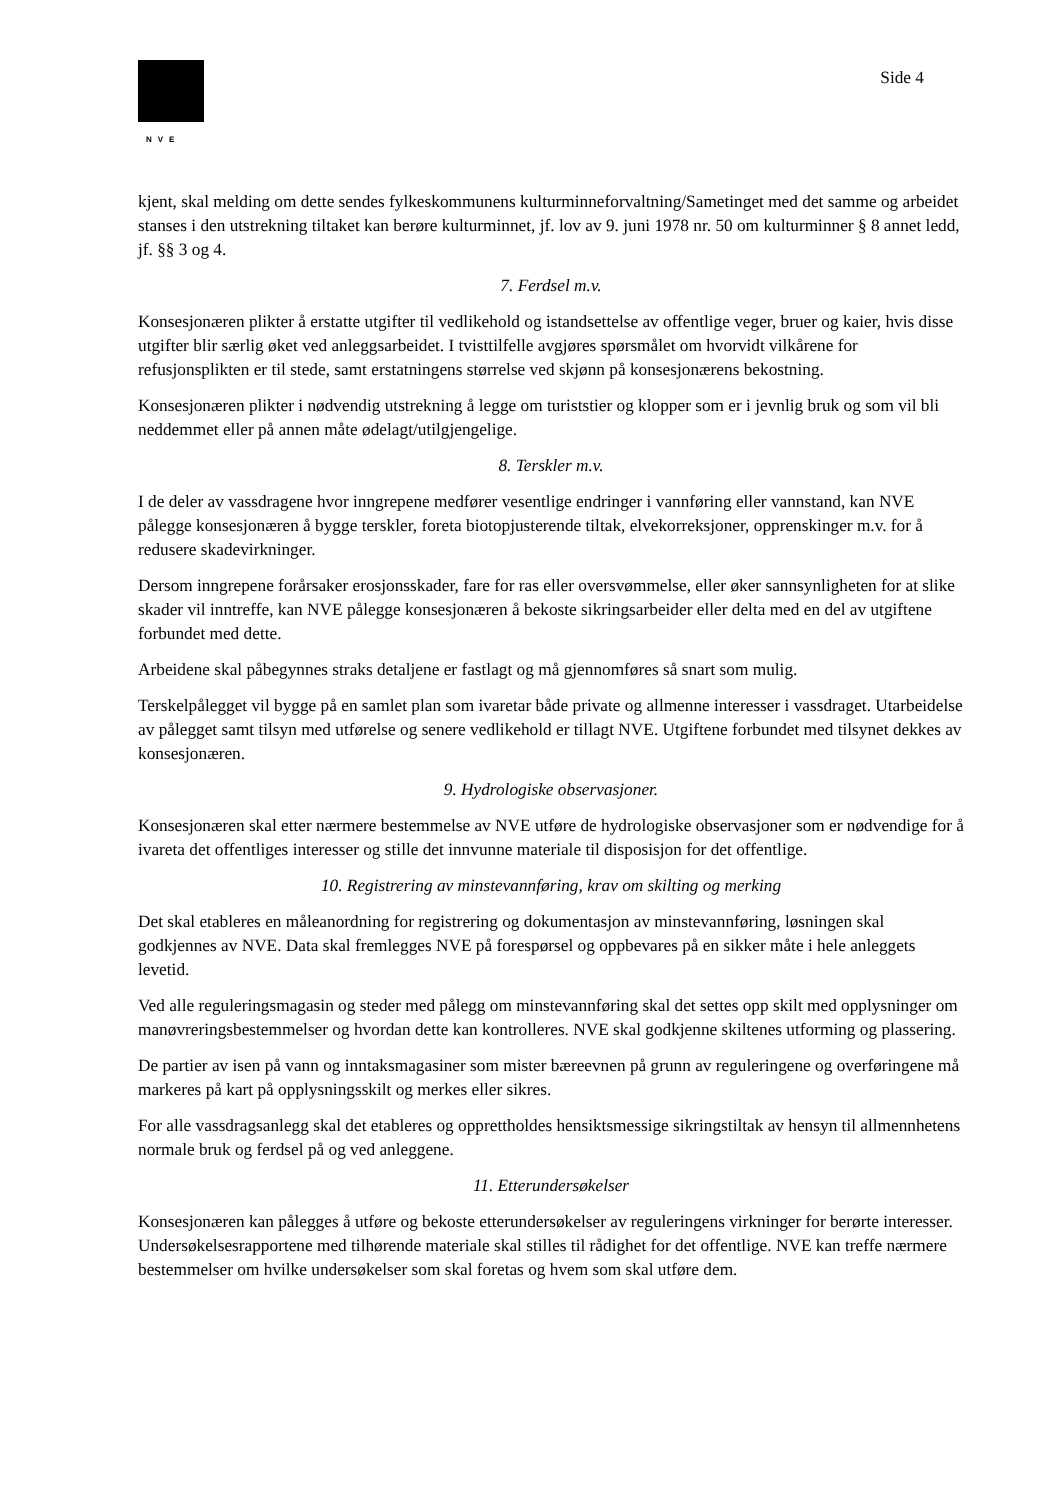NVE
Side 4
kjent, skal melding om dette sendes fylkeskommunens kulturminneforvaltning/Sametinget med det samme og arbeidet stanses i den utstrekning tiltaket kan berøre kulturminnet, jf. lov av 9. juni 1978 nr. 50 om kulturminner § 8 annet ledd, jf. §§ 3 og 4.
7. Ferdsel m.v.
Konsesjonæren plikter å erstatte utgifter til vedlikehold og istandsettelse av offentlige veger, bruer og kaier, hvis disse utgifter blir særlig øket ved anleggsarbeidet. I tvisttilfelle avgjøres spørsmålet om hvorvidt vilkårene for refusjonsplikten er til stede, samt erstatningens størrelse ved skjønn på konsesjonærens bekostning.
Konsesjonæren plikter i nødvendig utstrekning å legge om turiststier og klopper som er i jevnlig bruk og som vil bli neddemmet eller på annen måte ødelagt/utilgjengelige.
8. Terskler m.v.
I de deler av vassdragene hvor inngrepene medfører vesentlige endringer i vannføring eller vannstand, kan NVE pålegge konsesjonæren å bygge terskler, foreta biotopjusterende tiltak, elvekorreksjoner, opprenskinger m.v. for å redusere skadevirkninger.
Dersom inngrepene forårsaker erosjonsskader, fare for ras eller oversvømmelse, eller øker sannsynligheten for at slike skader vil inntreffe, kan NVE pålegge konsesjonæren å bekoste sikringsarbeider eller delta med en del av utgiftene forbundet med dette.
Arbeidene skal påbegynnes straks detaljene er fastlagt og må gjennomføres så snart som mulig.
Terskelpålegget vil bygge på en samlet plan som ivaretar både private og allmenne interesser i vassdraget. Utarbeidelse av pålegget samt tilsyn med utførelse og senere vedlikehold er tillagt NVE. Utgiftene forbundet med tilsynet dekkes av konsesjonæren.
9. Hydrologiske observasjoner.
Konsesjonæren skal etter nærmere bestemmelse av NVE utføre de hydrologiske observasjoner som er nødvendige for å ivareta det offentliges interesser og stille det innvunne materiale til disposisjon for det offentlige.
10. Registrering av minstevannføring, krav om skilting og merking
Det skal etableres en måleanordning for registrering og dokumentasjon av minstevannføring, løsningen skal godkjennes av NVE. Data skal fremlegges NVE på forespørsel og oppbevares på en sikker måte i hele anleggets levetid.
Ved alle reguleringsmagasin og steder med pålegg om minstevannføring skal det settes opp skilt med opplysninger om manøvreringsbestemmelser og hvordan dette kan kontrolleres. NVE skal godkjenne skiltenes utforming og plassering.
De partier av isen på vann og inntaksmagasiner som mister bæreevnen på grunn av reguleringene og overføringene må markeres på kart på opplysningsskilt og merkes eller sikres.
For alle vassdragsanlegg skal det etableres og opprettholdes hensiktsmessige sikringstiltak av hensyn til allmennhetens normale bruk og ferdsel på og ved anleggene.
11. Etterundersøkelser
Konsesjonæren kan pålegges å utføre og bekoste etterundersøkelser av reguleringens virkninger for berørte interesser. Undersøkelsesrapportene med tilhørende materiale skal stilles til rådighet for det offentlige. NVE kan treffe nærmere bestemmelser om hvilke undersøkelser som skal foretas og hvem som skal utføre dem.